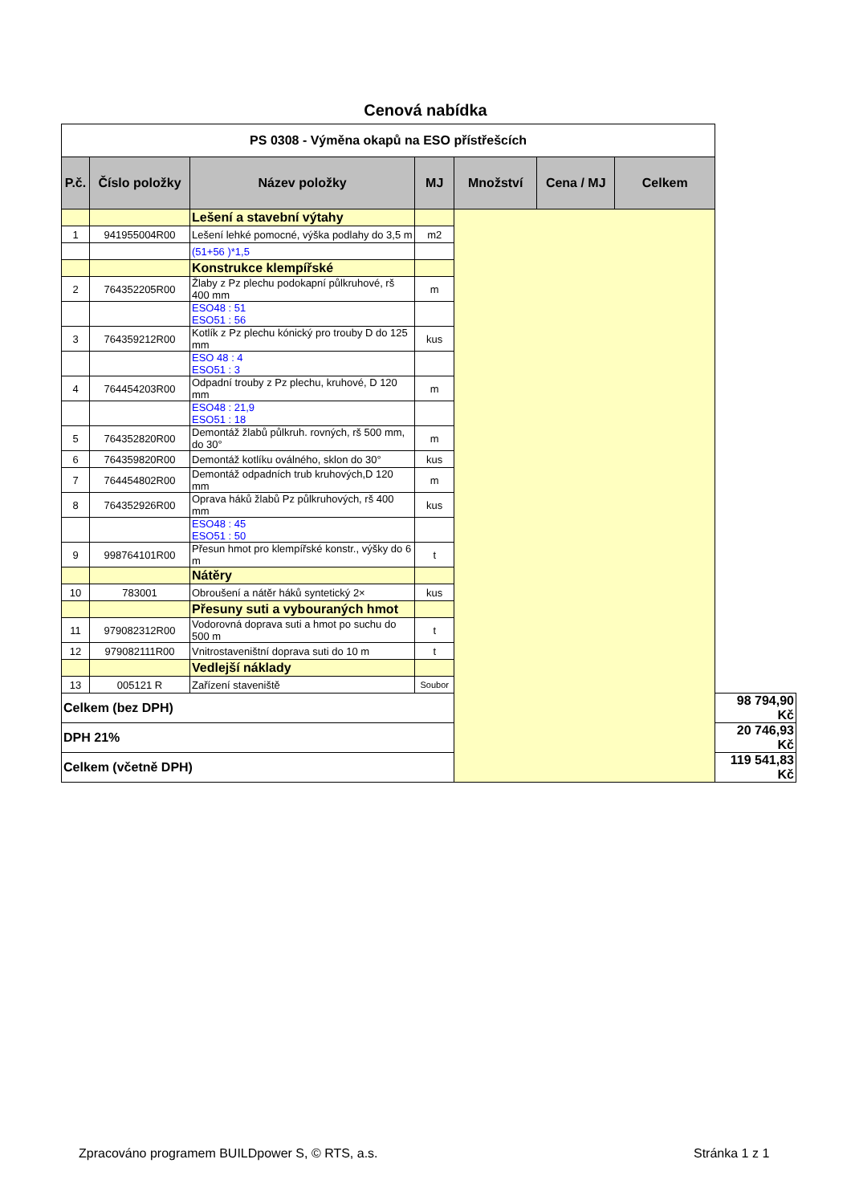Cenová nabídka
| PS 0308 - Výměna okapů na ESO přístřešcích | | | | | | | |
| P.č. | Číslo položky | Název položky | MJ | Množství | Cena / MJ | Celkem | |
| | | Lešení a stavební výtahy | | | | | |
| 1 | 941955004R00 | Lešení lehké pomocné, výška podlahy do 3,5 m | m2 | | | | |
| | | (51+56 )*1,5 | | | | | |
| | | Konstrukce klempířské | | | | | |
| 2 | 764352205R00 | Žlaby z Pz plechu podokapní půlkruhové, rš 400 mm | m | | | | |
| | | ESO48 : 51 ESO51 : 56 | | | | | |
| 3 | 764359212R00 | Kotlík z Pz plechu kónický pro trouby D do 125 mm | kus | | | | |
| | | ESO 48 : 4 ESO51 : 3 | | | | | |
| 4 | 764454203R00 | Odpadní trouby z Pz plechu, kruhové, D 120 mm | m | | | | |
| | | ESO48 : 21,9 ESO51 : 18 | | | | | |
| 5 | 764352820R00 | Demontáž žlabů půlkruh. rovných, rš 500 mm, do 30° | m | | | | |
| 6 | 764359820R00 | Demontáž kotlíku oválného, sklon do 30° | kus | | | | |
| 7 | 764454802R00 | Demontáž odpadních trub kruhových,D 120 mm | m | | | | |
| 8 | 764352926R00 | Oprava háků žlabů Pz půlkruhových, rš 400 mm | kus | | | | |
| | | ESO48 : 45 ESO51 : 50 | | | | | |
| 9 | 998764101R00 | Přesun hmot pro klempířské konstr., výšky do 6 m | t | | | | |
| | | Nátěry | | | | | |
| 10 | 783001 | Obroušení a nátěr háků syntetický 2× | kus | | | | |
| | | Přesuny suti a vybouraných hmot | | | | | |
| 11 | 979082312R00 | Vodorovná doprava suti a hmot po suchu do 500 m | t | | | | |
| 12 | 979082111R00 | Vnitrostaveništní doprava suti do 10 m | t | | | | |
| | | Vedlejší náklady | | | | | |
| 13 | 005121 R | Zařízení staveniště | Soubor | | | | |
| Celkem (bez DPH) | | | | | | | 98 794,90 Kč |
| DPH 21% | | | | | | | 20 746,93 Kč |
| Celkem (včetně DPH) | | | | | | | 119 541,83 Kč |
Zpracováno programem BUILDpower S, © RTS, a.s.
Stránka 1 z 1